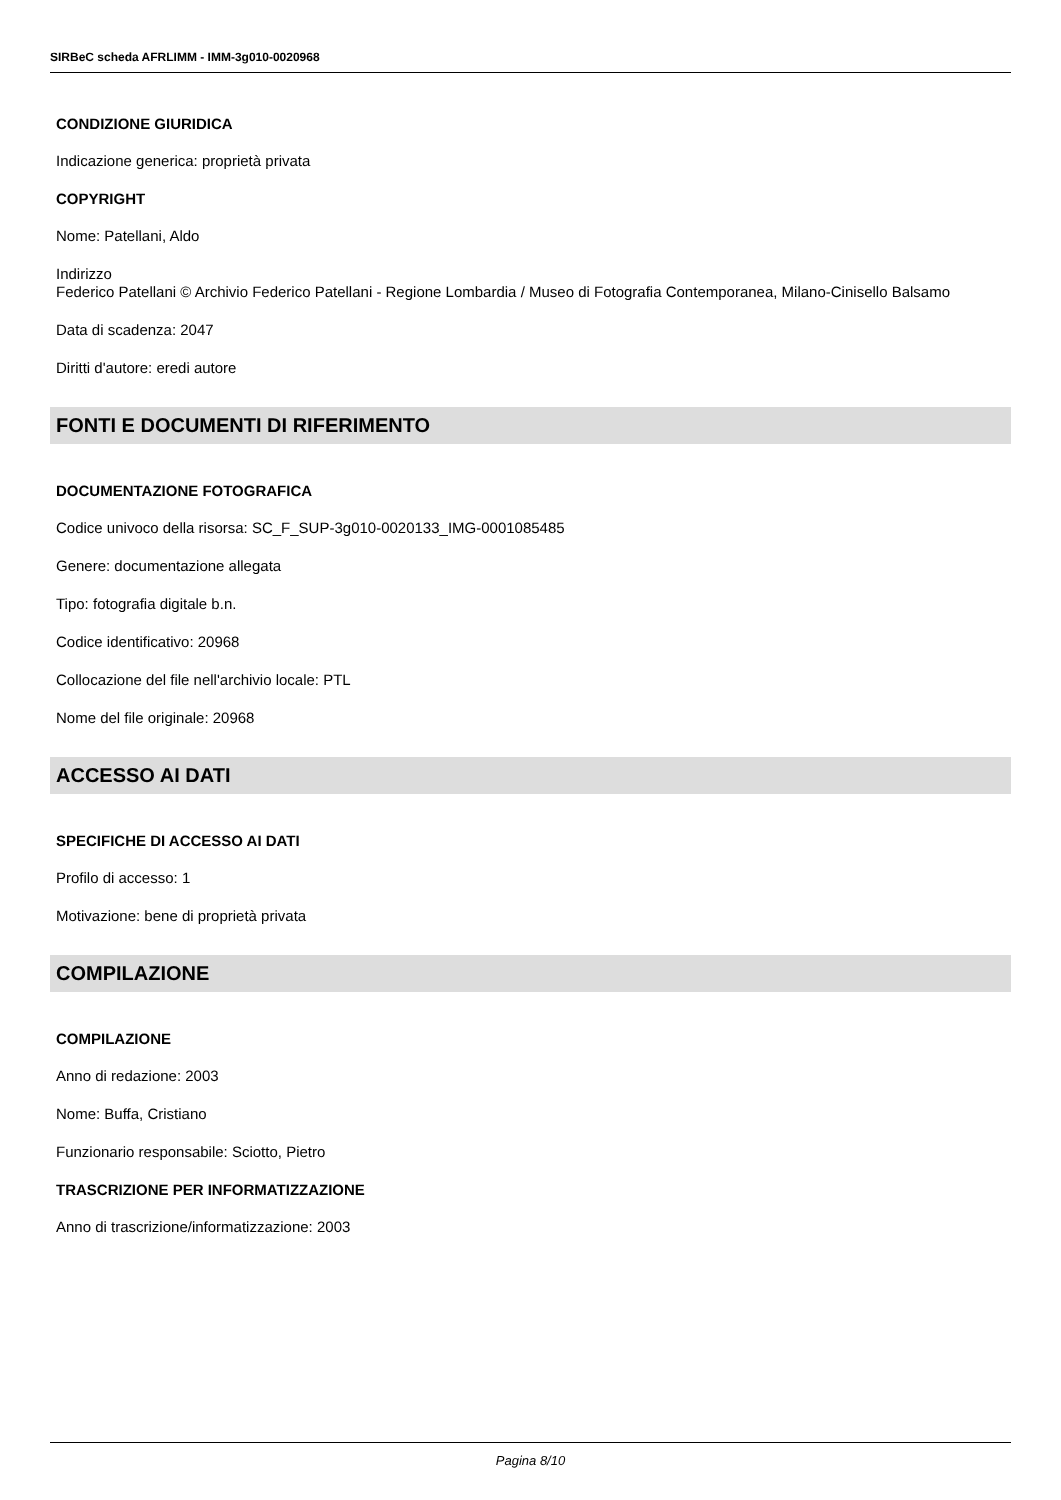SIRBeC scheda AFRLIMM - IMM-3g010-0020968
CONDIZIONE GIURIDICA
Indicazione generica: proprietà privata
COPYRIGHT
Nome: Patellani, Aldo
Indirizzo
Federico Patellani © Archivio Federico Patellani - Regione Lombardia / Museo di Fotografia Contemporanea, Milano-Cinisello Balsamo
Data di scadenza: 2047
Diritti d'autore: eredi autore
FONTI E DOCUMENTI DI RIFERIMENTO
DOCUMENTAZIONE FOTOGRAFICA
Codice univoco della risorsa: SC_F_SUP-3g010-0020133_IMG-0001085485
Genere: documentazione allegata
Tipo: fotografia digitale b.n.
Codice identificativo: 20968
Collocazione del file nell'archivio locale: PTL
Nome del file originale: 20968
ACCESSO AI DATI
SPECIFICHE DI ACCESSO AI DATI
Profilo di accesso: 1
Motivazione: bene di proprietà privata
COMPILAZIONE
COMPILAZIONE
Anno di redazione: 2003
Nome: Buffa, Cristiano
Funzionario responsabile: Sciotto, Pietro
TRASCRIZIONE PER INFORMATIZZAZIONE
Anno di trascrizione/informatizzazione: 2003
Pagina 8/10